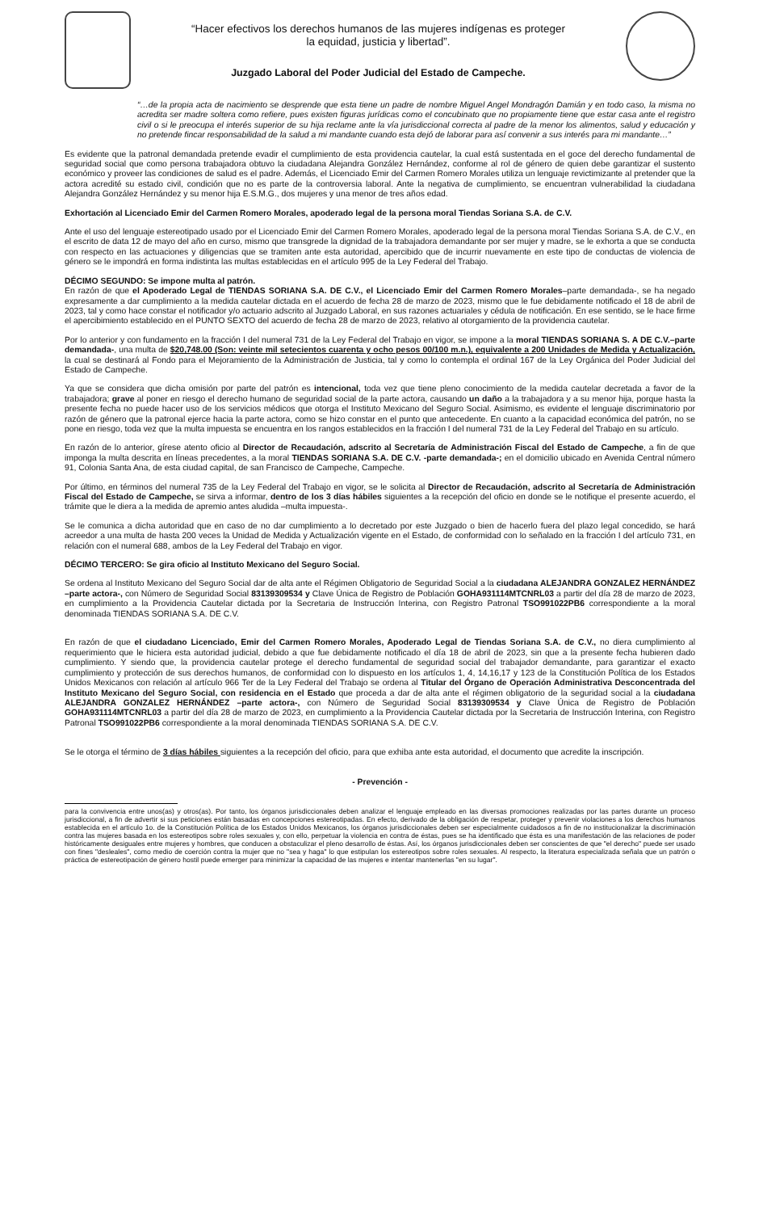“Hacer efectivos los derechos humanos de las mujeres indígenas es proteger
la equidad, justicia y libertad”.
Juzgado Laboral del Poder Judicial del Estado de Campeche.
“…de la propia acta de nacimiento se desprende que esta tiene un padre de nombre Miguel Angel Mondragón Damián y en todo caso, la misma no acredita ser madre soltera como refiere, pues existen figuras jurídicas como el concubinato que no propiamente tiene que estar casa ante el registro civil o si le preocupa el interés superior de su hija reclame ante la vía jurisdiccional correcta al padre de la menor los alimentos, salud y educación y no pretende fincar responsabilidad de la salud a mi mandante cuando esta dejó de laborar para así convenir a sus interés para mi mandante…”
Es evidente que la patronal demandada pretende evadir el cumplimiento de esta providencia cautelar, la cual está sustentada en el goce del derecho fundamental de seguridad social que como persona trabajadora obtuvo la ciudadana Alejandra González Hernández, conforme al rol de género de quien debe garantizar el sustento económico y proveer las condiciones de salud es el padre. Además, el Licenciado Emir del Carmen Romero Morales utiliza un lenguaje revictimizante al pretender que la actora acredité su estado civil, condición que no es parte de la controversia laboral. Ante la negativa de cumplimiento, se encuentran vulnerabilidad la ciudadana Alejandra González Hernández y su menor hija E.S.M.G., dos mujeres y una menor de tres años edad.
Exhortación al Licenciado Emir del Carmen Romero Morales, apoderado legal de la persona moral Tiendas Soriana S.A. de C.V.
Ante el uso del lenguaje estereotipado usado por el Licenciado Emir del Carmen Romero Morales, apoderado legal de la persona moral Tiendas Soriana S.A. de C.V., en el escrito de data 12 de mayo del año en curso, mismo que transgrede la dignidad de la trabajadora demandante por ser mujer y madre, se le exhorta a que se conducta con respecto en las actuaciones y diligencias que se tramiten ante esta autoridad, apercibido que de incurrir nuevamente en este tipo de conductas de violencia de género se le impondrá en forma indistinta las multas establecidas en el artículo 995 de la Ley Federal del Trabajo.
DÉCIMO SEGUNDO: Se impone multa al patrón.
En razón de que el Apoderado Legal de TIENDAS SORIANA S.A. DE C.V., el Licenciado Emir del Carmen Romero Morales–parte demandada-, se ha negado expresamente a dar cumplimiento a la medida cautelar dictada en el acuerdo de fecha 28 de marzo de 2023, mismo que le fue debidamente notificado el 18 de abril de 2023, tal y como hace constar el notificador y/o actuario adscrito al Juzgado Laboral, en sus razones actuariales y cédula de notificación. En ese sentido, se le hace firme el apercibimiento establecido en el PUNTO SEXTO del acuerdo de fecha 28 de marzo de 2023, relativo al otorgamiento de la providencia cautelar.
Por lo anterior y con fundamento en la fracción I del numeral 731 de la Ley Federal del Trabajo en vigor, se impone a la moral TIENDAS SORIANA S. A DE C.V.–parte demandada-, una multa de $20,748.00 (Son: veinte mil setecientos cuarenta y ocho pesos 00/100 m.n.), equivalente a 200 Unidades de Medida y Actualización, la cual se destinará al Fondo para el Mejoramiento de la Administración de Justicia, tal y como lo contempla el ordinal 167 de la Ley Orgánica del Poder Judicial del Estado de Campeche.
Ya que se considera que dicha omisión por parte del patrón es intencional, toda vez que tiene pleno conocimiento de la medida cautelar decretada a favor de la trabajadora; grave al poner en riesgo el derecho humano de seguridad social de la parte actora, causando un daño a la trabajadora y a su menor hija, porque hasta la presente fecha no puede hacer uso de los servicios médicos que otorga el Instituto Mexicano del Seguro Social. Asimismo, es evidente el lenguaje discriminatorio por razón de género que la patronal ejerce hacia la parte actora, como se hizo constar en el punto que antecedente. En cuanto a la capacidad económica del patrón, no se pone en riesgo, toda vez que la multa impuesta se encuentra en los rangos establecidos en la fracción I del numeral 731 de la Ley Federal del Trabajo en su artículo.
En razón de lo anterior, gírese atento oficio al Director de Recaudación, adscrito al Secretaría de Administración Fiscal del Estado de Campeche, a fin de que imponga la multa descrita en líneas precedentes, a la moral TIENDAS SORIANA S.A. DE C.V. -parte demandada-; en el domicilio ubicado en Avenida Central número 91, Colonia Santa Ana, de esta ciudad capital, de san Francisco de Campeche, Campeche.
Por último, en términos del numeral 735 de la Ley Federal del Trabajo en vigor, se le solicita al Director de Recaudación, adscrito al Secretaría de Administración Fiscal del Estado de Campeche, se sirva a informar, dentro de los 3 días hábiles siguientes a la recepción del oficio en donde se le notifique el presente acuerdo, el trámite que le diera a la medida de apremio antes aludida –multa impuesta-.
Se le comunica a dicha autoridad que en caso de no dar cumplimiento a lo decretado por este Juzgado o bien de hacerlo fuera del plazo legal concedido, se hará acreedor a una multa de hasta 200 veces la Unidad de Medida y Actualización vigente en el Estado, de conformidad con lo señalado en la fracción I del artículo 731, en relación con el numeral 688, ambos de la Ley Federal del Trabajo en vigor.
DÉCIMO TERCERO: Se gira oficio al Instituto Mexicano del Seguro Social.
Se ordena al Instituto Mexicano del Seguro Social dar de alta ante el Régimen Obligatorio de Seguridad Social a la ciudadana ALEJANDRA GONZALEZ HERNÁNDEZ –parte actora-, con Número de Seguridad Social 83139309534 y Clave Única de Registro de Población GOHA931114MTCNRL03 a partir del día 28 de marzo de 2023, en cumplimiento a la Providencia Cautelar dictada por la Secretaria de Instrucción Interina, con Registro Patronal TSO991022PB6 correspondiente a la moral denominada TIENDAS SORIANA S.A. DE C.V.
En razón de que el ciudadano Licenciado, Emir del Carmen Romero Morales, Apoderado Legal de Tiendas Soriana S.A. de C.V., no diera cumplimiento al requerimiento que le hiciera esta autoridad judicial, debido a que fue debidamente notificado el día 18 de abril de 2023, sin que a la presente fecha hubieren dado cumplimiento. Y siendo que, la providencia cautelar protege el derecho fundamental de seguridad social del trabajador demandante, para garantizar el exacto cumplimiento y protección de sus derechos humanos, de conformidad con lo dispuesto en los artículos 1, 4, 14,16,17 y 123 de la Constitución Política de los Estados Unidos Mexicanos con relación al artículo 966 Ter de la Ley Federal del Trabajo se ordena al Titular del Órgano de Operación Administrativa Desconcentrada del Instituto Mexicano del Seguro Social, con residencia en el Estado que proceda a dar de alta ante el régimen obligatorio de la seguridad social a la ciudadana ALEJANDRA GONZALEZ HERNÁNDEZ –parte actora-, con Número de Seguridad Social 83139309534 y Clave Única de Registro de Población GOHA931114MTCNRL03 a partir del día 28 de marzo de 2023, en cumplimiento a la Providencia Cautelar dictada por la Secretaria de Instrucción Interina, con Registro Patronal TSO991022PB6 correspondiente a la moral denominada TIENDAS SORIANA S.A. DE C.V.
Se le otorga el término de 3 días hábiles siguientes a la recepción del oficio, para que exhiba ante esta autoridad, el documento que acredite la inscripción.
- Prevención -
para la convivencia entre unos(as) y otros(as). Por tanto, los órganos jurisdiccionales deben analizar el lenguaje empleado en las diversas promociones realizadas por las partes durante un proceso jurisdiccional, a fin de advertir si sus peticiones están basadas en concepciones estereotipadas. En efecto, derivado de la obligación de respetar, proteger y prevenir violaciones a los derechos humanos establecida en el artículo 1o. de la Constitución Política de los Estados Unidos Mexicanos, los órganos jurisdiccionales deben ser especialmente cuidadosos a fin de no institucionalizar la discriminación contra las mujeres basada en los estereotipos sobre roles sexuales y, con ello, perpetuar la violencia en contra de éstas, pues se ha identificado que ésta es una manifestación de las relaciones de poder históricamente desiguales entre mujeres y hombres, que conducen a obstaculizar el pleno desarrollo de éstas. Así, los órganos jurisdiccionales deben ser conscientes de que "el derecho" puede ser usado con fines "desleales", como medio de coerción contra la mujer que no "sea y haga" lo que estipulan los estereotipos sobre roles sexuales. Al respecto, la literatura especializada señala que un patrón o práctica de estereotipación de género hostil puede emerger para minimizar la capacidad de las mujeres e intentar mantenerlas "en su lugar".